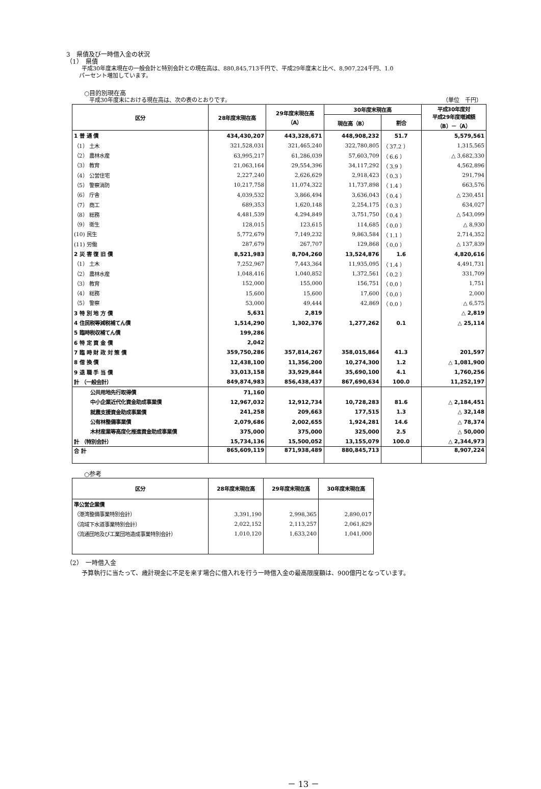3　県債及び一時借入金の状況
（1）　県債
平成30年度末現在の一般会計と特別会計との現在高は、880,845,713千円で、平成29年度末と比べ、8,907,224千円、1.0
パーセント増加しています。
○目的別現在高
平成30年度末における現在高は、次の表のとおりです。 （単位　千円）
| 区分 | 28年度末現在高 | 29年度末現在高 （A） | 30年度末現在高 | | 平成30年度対 平成29年度増減額 （B）－（A） |
| --- | --- | --- | --- | --- | --- |
| | | | 現在高（B） | 割合 | |
| 1 普 通 債 | 434,430,207 | 443,328,671 | 448,908,232 | 51.7 | 5,579,561 |
| （1） 土木 | 321,528,031 | 321,465,240 | 322,780,805 | （ 37.2 ） | 1,315,565 |
| （2） 農林水産 | 63,995,217 | 61,286,039 | 57,603,709 | （ 6.6 ） | △ 3,682,330 |
| （3） 教育 | 21,063,164 | 29,554,396 | 34,117,292 | （ 3.9 ） | 4,562,896 |
| （4） 公営住宅 | 2,227,240 | 2,626,629 | 2,918,423 | （ 0.3 ） | 291,794 |
| （5） 警察消防 | 10,217,758 | 11,074,322 | 11,737,898 | （ 1.4 ） | 663,576 |
| （6） 庁舎 | 4,039,532 | 3,866,494 | 3,636,043 | （ 0.4 ） | △ 230,451 |
| （7） 商工 | 689,353 | 1,620,148 | 2,254,175 | （ 0.3 ） | 634,027 |
| （8） 総務 | 4,481,539 | 4,294,849 | 3,751,750 | （ 0.4 ） | △ 543,099 |
| （9） 衛生 | 128,015 | 123,615 | 114,685 | （ 0.0 ） | △ 8,930 |
| (10) 民生 | 5,772,679 | 7,149,232 | 9,863,584 | （ 1.1 ） | 2,714,352 |
| (11) 労働 | 287,679 | 267,707 | 129,868 | （ 0.0 ） | △ 137,839 |
| 2 災 害 復 旧 債 | 8,521,983 | 8,704,260 | 13,524,876 | 1.6 | 4,820,616 |
| （1） 土木 | 7,252,967 | 7,443,364 | 11,935,095 | （ 1.4 ） | 4,491,731 |
| （2） 農林水産 | 1,048,416 | 1,040,852 | 1,372,561 | （ 0.2 ） | 331,709 |
| （3） 教育 | 152,000 | 155,000 | 156,751 | （ 0.0 ） | 1,751 |
| （4） 総務 | 15,600 | 15,600 | 17,600 | （ 0.0 ） | 2,000 |
| （5） 警察 | 53,000 | 49,444 | 42,869 | （ 0.0 ） | △ 6,575 |
| 3 特 別 地 方 債 | 5,631 | 2,819 | | | △ 2,819 |
| 4 住民税等減税補てん債 | 1,514,290 | 1,302,376 | 1,277,262 | 0.1 | △ 25,114 |
| 5 臨時税収補てん債 | 199,286 | | | | |
| 6 特 定 資 金 債 | 2,042 | | | | |
| 7 臨 時 財 政 対 策 債 | 359,750,286 | 357,814,267 | 358,015,864 | 41.3 | 201,597 |
| 8 借 換 債 | 12,438,100 | 11,356,200 | 10,274,300 | 1.2 | △ 1,081,900 |
| 9 退 職 手 当 債 | 33,013,158 | 33,929,844 | 35,690,100 | 4.1 | 1,760,256 |
| 計 （一般会計） | 849,874,983 | 856,438,437 | 867,690,634 | 100.0 | 11,252,197 |
| 公共用地先行取得債 | 71,160 | | | | |
| 中小企業近代化資金助成事業債 | 12,967,032 | 12,912,734 | 10,728,283 | 81.6 | △ 2,184,451 |
| 就農支援資金助成事業債 | 241,258 | 209,663 | 177,515 | 1.3 | △ 32,148 |
| 公有林整備事業債 | 2,079,686 | 2,002,655 | 1,924,281 | 14.6 | △ 78,374 |
| 木材産業等高度化推進資金助成事業債 | 375,000 | 375,000 | 325,000 | 2.5 | △ 50,000 |
| 計 （特別会計） | 15,734,136 | 15,500,052 | 13,155,079 | 100.0 | △ 2,344,973 |
| 合 計 | 865,609,119 | 871,938,489 | 880,845,713 | | 8,907,224 |
○参考
| 区分 | 28年度末現在高 | 29年度末現在高 | 30年度末現在高 |
| --- | --- | --- | --- |
| 準公営企業債 | | | |
| （港湾整備事業特別会計） | 3,391,190 | 2,998,365 | 2,890,017 |
| （流域下水道事業特別会計） | 2,022,152 | 2,113,257 | 2,061,829 |
| （流通団地及び工業団地造成事業特別会計） | 1,010,120 | 1,633,240 | 1,041,000 |
（2）　一時借入金
予算執行に当たって、歳計現金に不足を来す場合に借入れを行う一時借入金の最高限度額は、900億円となっています。
－ 13 －